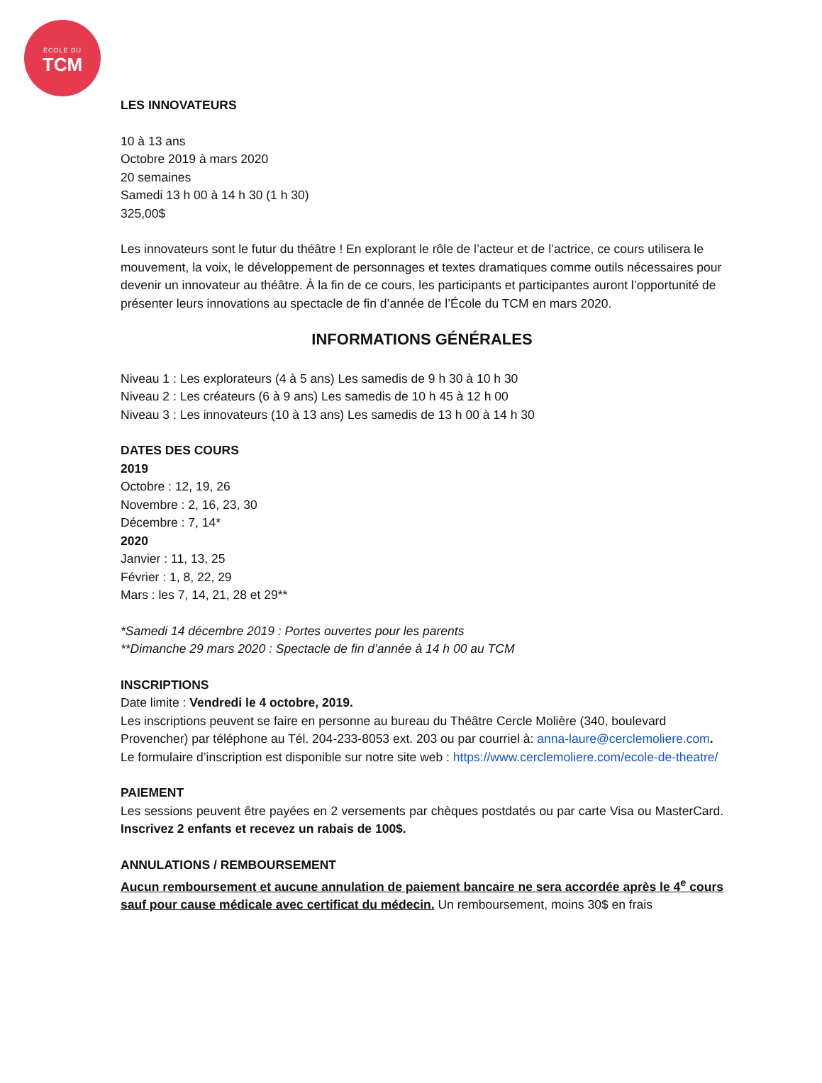ÉCOLE DU
TCM
LES INNOVATEURS
10 à 13 ans
Octobre 2019 à mars 2020
20 semaines
Samedi 13 h 00 à 14 h 30 (1 h 30)
325,00$
Les innovateurs sont le futur du théâtre ! En explorant le rôle de l’acteur et de l’actrice, ce cours utilisera le mouvement, la voix, le développement de personnages et textes dramatiques comme outils nécessaires pour devenir un innovateur au théâtre. À la fin de ce cours, les participants et participantes auront l’opportunité de présenter leurs innovations au spectacle de fin d’année de l’École du TCM en mars 2020.
INFORMATIONS GÉNÉRALES
Niveau 1 : Les explorateurs (4 à 5 ans) Les samedis de 9 h 30 à 10 h 30
Niveau 2 : Les créateurs (6 à 9 ans) Les samedis de 10 h 45 à 12 h 00
Niveau 3 : Les innovateurs (10 à 13 ans) Les samedis de 13 h 00 à 14 h 30
DATES DES COURS
2019
Octobre : 12, 19, 26
Novembre : 2, 16, 23, 30
Décembre : 7, 14*
2020
Janvier : 11, 13, 25
Février : 1, 8, 22, 29
Mars : les 7, 14, 21, 28 et 29**
*Samedi 14 décembre 2019 : Portes ouvertes pour les parents
**Dimanche 29 mars 2020 : Spectacle de fin d’année à 14 h 00 au TCM
INSCRIPTIONS
Date limite : Vendredi le 4 octobre, 2019.
Les inscriptions peuvent se faire en personne au bureau du Théâtre Cercle Molière (340, boulevard Provencher) par téléphone au Tél. 204-233-8053 ext. 203 ou par courriel à: anna-laure@cerclemoliere.com. Le formulaire d’inscription est disponible sur notre site web : https://www.cerclemoliere.com/ecole-de-theatre/
PAIEMENT
Les sessions peuvent être payées en 2 versements par chèques postdatés ou par carte Visa ou MasterCard. Inscrivez 2 enfants et recevez un rabais de 100$.
ANNULATIONS / REMBOURSEMENT
Aucun remboursement et aucune annulation de paiement bancaire ne sera accordée après le 4<sup>e</sup> cours sauf pour cause médicale avec certificat du médecin. Un remboursement, moins 30$ en frais